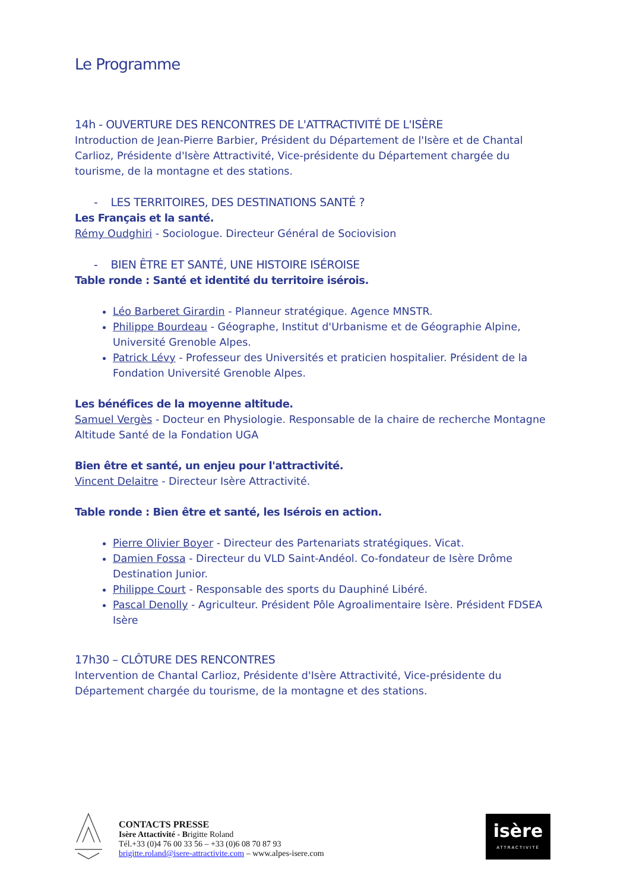Le Programme
14h - OUVERTURE DES RENCONTRES DE L'ATTRACTIVITÉ DE L'ISÈRE
Introduction de Jean-Pierre Barbier, Président du Département de l'Isère et de Chantal Carlioz, Présidente d'Isère Attractivité, Vice-présidente du Département chargée du tourisme, de la montagne et des stations.
- LES TERRITOIRES, DES DESTINATIONS SANTÉ ?
Les Français et la santé.
Rémy Oudghiri - Sociologue. Directeur Général de Sociovision
- BIEN ÊTRE ET SANTÉ, UNE HISTOIRE ISÉROISE
Table ronde : Santé et identité du territoire isérois.
Léo Barberet Girardin - Planneur stratégique. Agence MNSTR.
Philippe Bourdeau - Géographe, Institut d'Urbanisme et de Géographie Alpine, Université Grenoble Alpes.
Patrick Lévy - Professeur des Universités et praticien hospitalier. Président de la Fondation Université Grenoble Alpes.
Les bénéfices de la moyenne altitude.
Samuel Vergès - Docteur en Physiologie. Responsable de la chaire de recherche Montagne Altitude Santé de la Fondation UGA
Bien être et santé, un enjeu pour l'attractivité.
Vincent Delaitre - Directeur Isère Attractivité.
Table ronde : Bien être et santé, les Isérois en action.
Pierre Olivier Boyer - Directeur des Partenariats stratégiques. Vicat.
Damien Fossa - Directeur du VLD Saint-Andéol. Co-fondateur de Isère Drôme Destination Junior.
Philippe Court - Responsable des sports du Dauphiné Libéré.
Pascal Denolly - Agriculteur. Président Pôle Agroalimentaire Isère. Président FDSEA Isère
17h30 – CLÔTURE DES RENCONTRES
Intervention de Chantal Carlioz, Présidente d'Isère Attractivité, Vice-présidente du Département chargée du tourisme, de la montagne et des stations.
CONTACTS PRESSE
Isère Attactivité - Brigitte Roland
Tél.+33 (0)4 76 00 33 56 – +33 (0)6 08 70 87 93
brigitte.roland@isere-attractivite.com – www.alpes-isere.com
isère
ATTRACTIVITÉ